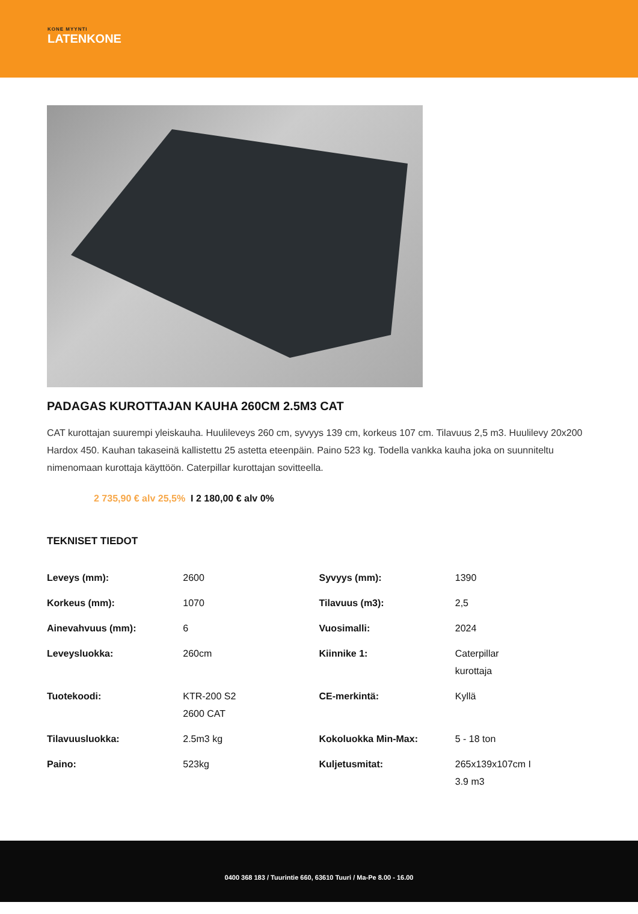KONE MYYNTI
LATENKONE
PADAGAS KUROTTAJAN KAUHA 260CM 2.5M3 CAT
CAT kurottajan suurempi yleiskauha. Huulileveys 260 cm, syvyys 139 cm, korkeus 107 cm. Tilavuus 2,5 m3. Huulilevy 20x200 Hardox 450. Kauhan takaseinä kallistettu 25 astetta eteenpäin. Paino 523 kg. Todella vankka kauha joka on suunniteltu nimenomaan kurottaja käyttöön. Caterpillar kurottajan sovitteella.
2 735,90 € alv 25,5% I 2 180,00 € alv 0%
TEKNISET TIEDOT
| Leveys (mm): | 2600 | Syvyys (mm): | 1390 |
| Korkeus (mm): | 1070 | Tilavuus (m3): | 2,5 |
| Ainevahvuus (mm): | 6 | Vuosimalli: | 2024 |
| Leveysluokka: | 260cm | Kiinnike 1: | Caterpillar kurottaja |
| Tuotekoodi: | KTR-200 S2 2600 CAT | CE-merkintä: | Kyllä |
| Tilavuusluokka: | 2.5m3 kg | Kokoluokka Min-Max: | 5 - 18 ton |
| Paino: | 523kg | Kuljetusmitat: | 265x139x107cm I 3.9 m3 |
0400 368 183 / Tuurintie 660, 63610 Tuuri / Ma-Pe 8.00 - 16.00